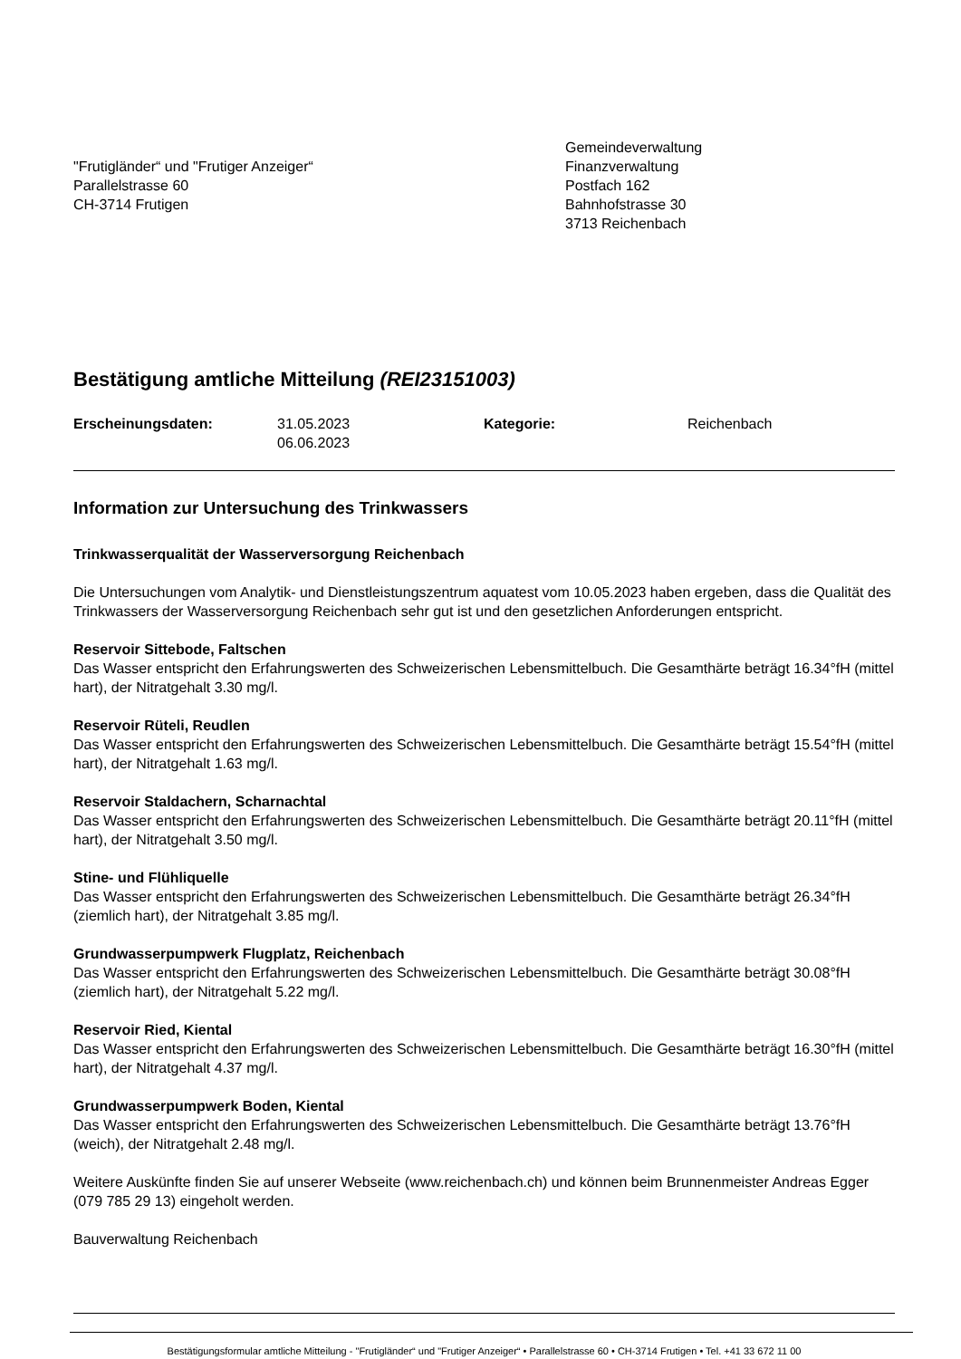"Frutigländer“ und "Frutiger Anzeiger“
Parallelstrasse 60
CH-3714 Frutigen
Gemeindeverwaltung
Finanzverwaltung
Postfach 162
Bahnhofstrasse 30
3713 Reichenbach
Bestätigung amtliche Mitteilung (REI23151003)
Erscheinungsdaten: 31.05.2023
06.06.2023
Kategorie: Reichenbach
Information zur Untersuchung des Trinkwassers
Trinkwasserqualität der Wasserversorgung Reichenbach
Die Untersuchungen vom Analytik- und Dienstleistungszentrum aquatest vom 10.05.2023 haben ergeben, dass die Qualität des Trinkwassers der Wasserversorgung Reichenbach sehr gut ist und den gesetzlichen Anforderungen entspricht.
Reservoir Sittebode, Faltschen
Das Wasser entspricht den Erfahrungswerten des Schweizerischen Lebensmittelbuch. Die Gesamthärte beträgt 16.34°fH (mittel hart), der Nitratgehalt 3.30 mg/l.
Reservoir Rüteli, Reudlen
Das Wasser entspricht den Erfahrungswerten des Schweizerischen Lebensmittelbuch. Die Gesamthärte beträgt 15.54°fH (mittel hart), der Nitratgehalt 1.63 mg/l.
Reservoir Staldachern, Scharnachtal
Das Wasser entspricht den Erfahrungswerten des Schweizerischen Lebensmittelbuch. Die Gesamthärte beträgt 20.11°fH (mittel hart), der Nitratgehalt 3.50 mg/l.
Stine- und Flühliquelle
Das Wasser entspricht den Erfahrungswerten des Schweizerischen Lebensmittelbuch. Die Gesamthärte beträgt 26.34°fH (ziemlich hart), der Nitratgehalt 3.85 mg/l.
Grundwasserpumpwerk Flugplatz, Reichenbach
Das Wasser entspricht den Erfahrungswerten des Schweizerischen Lebensmittelbuch. Die Gesamthärte beträgt 30.08°fH (ziemlich hart), der Nitratgehalt 5.22 mg/l.
Reservoir Ried, Kiental
Das Wasser entspricht den Erfahrungswerten des Schweizerischen Lebensmittelbuch. Die Gesamthärte beträgt 16.30°fH (mittel hart), der Nitratgehalt 4.37 mg/l.
Grundwasserpumpwerk Boden, Kiental
Das Wasser entspricht den Erfahrungswerten des Schweizerischen Lebensmittelbuch. Die Gesamthärte beträgt 13.76°fH (weich), der Nitratgehalt 2.48 mg/l.
Weitere Auskünfte finden Sie auf unserer Webseite (www.reichenbach.ch) und können beim Brunnenmeister Andreas Egger (079 785 29 13) eingeholt werden.
Bauverwaltung Reichenbach
Bestätigungsformular amtliche Mitteilung - "Frutigländer“ und "Frutiger Anzeiger“ • Parallelstrasse 60 • CH-3714 Frutigen • Tel. +41 33 672 11 00